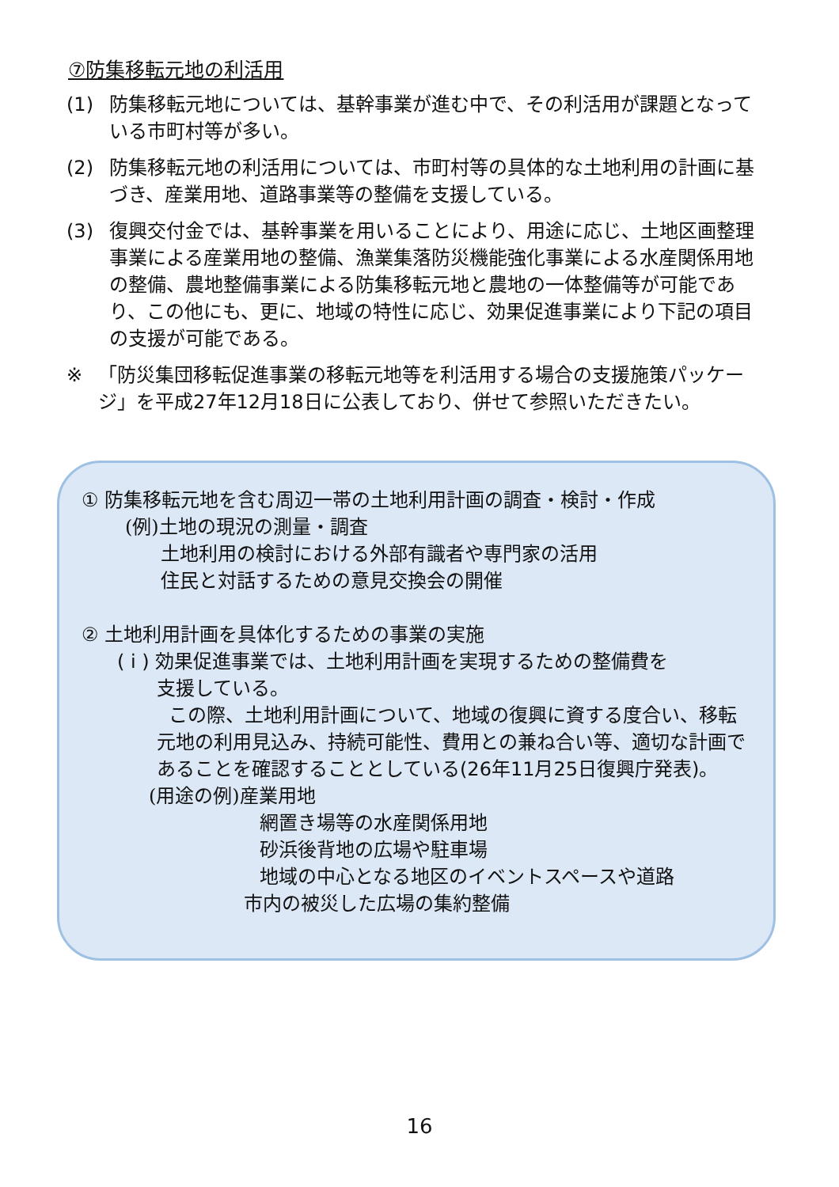⑦防集移転元地の利活用
(1) 防集移転元地については、基幹事業が進む中で、その利活用が課題となっている市町村等が多い。
(2) 防集移転元地の利活用については、市町村等の具体的な土地利用の計画に基づき、産業用地、道路事業等の整備を支援している。
(3) 復興交付金では、基幹事業を用いることにより、用途に応じ、土地区画整理事業による産業用地の整備、漁業集落防災機能強化事業による水産関係用地の整備、農地整備事業による防集移転元地と農地の一体整備等が可能であり、この他にも、更に、地域の特性に応じ、効果促進事業により下記の項目の支援が可能である。
※ 「防災集団移転促進事業の移転元地等を利活用する場合の支援施策パッケージ」を平成27年12月18日に公表しており、併せて参照いただきたい。
① 防集移転元地を含む周辺一帯の土地利用計画の調査・検討・作成
(例)土地の現況の測量・調査
土地利用の検討における外部有識者や専門家の活用
住民と対話するための意見交換会の開催
② 土地利用計画を具体化するための事業の実施
( i ) 効果促進事業では、土地利用計画を実現するための整備費を
支援している。
この際、土地利用計画について、地域の復興に資する度合い、移転元地の利用見込み、持続可能性、費用との兼ね合い等、適切な計画であることを確認することとしている(26年11月25日復興庁発表)。
(用途の例)産業用地
網置き場等の水産関係用地
砂浜後背地の広場や駐車場
地域の中心となる地区のイベントスペースや道路
市内の被災した広場の集約整備
16